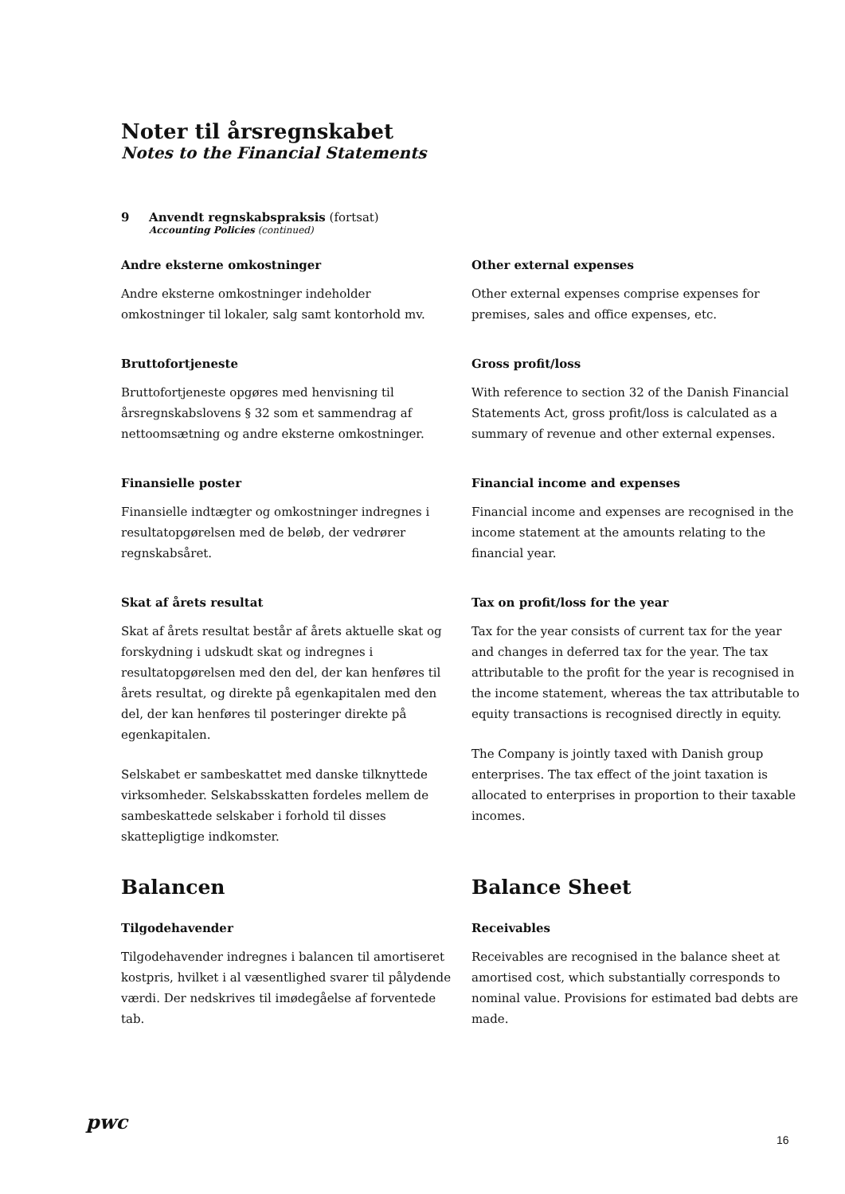Noter til årsregnskabet
Notes to the Financial Statements
9 Anvendt regnskabspraksis (fortsat)
Accounting Policies (continued)
Andre eksterne omkostninger
Andre eksterne omkostninger indeholder omkostninger til lokaler, salg samt kontorhold mv.
Other external expenses
Other external expenses comprise expenses for premises, sales and office expenses, etc.
Bruttofortjeneste
Bruttofortjeneste opgøres med henvisning til årsregnskabslovens § 32 som et sammendrag af nettoomsætning og andre eksterne omkostninger.
Gross profit/loss
With reference to section 32 of the Danish Financial Statements Act, gross profit/loss is calculated as a summary of revenue and other external expenses.
Finansielle poster
Finansielle indtægter og omkostninger indregnes i resultatopgørelsen med de beløb, der vedrører regnskabsåret.
Financial income and expenses
Financial income and expenses are recognised in the income statement at the amounts relating to the financial year.
Skat af årets resultat
Skat af årets resultat består af årets aktuelle skat og forskydning i udskudt skat og indregnes i resultatopgørelsen med den del, der kan henføres til årets resultat, og direkte på egenkapitalen med den del, der kan henføres til posteringer direkte på egenkapitalen.
Selskabet er sambeskattet med danske tilknyttede virksomheder. Selskabsskatten fordeles mellem de sambeskattede selskaber i forhold til disses skattepligtige indkomster.
Tax on profit/loss for the year
Tax for the year consists of current tax for the year and changes in deferred tax for the year. The tax attributable to the profit for the year is recognised in the income statement, whereas the tax attributable to equity transactions is recognised directly in equity.
The Company is jointly taxed with Danish group enterprises. The tax effect of the joint taxation is allocated to enterprises in proportion to their taxable incomes.
Balancen
Tilgodehavender
Tilgodehavender indregnes i balancen til amortiseret kostpris, hvilket i al væsentlighed svarer til pålydende værdi. Der nedskrives til imødegåelse af forventede tab.
Balance Sheet
Receivables
Receivables are recognised in the balance sheet at amortised cost, which substantially corresponds to nominal value. Provisions for estimated bad debts are made.
pwc
16